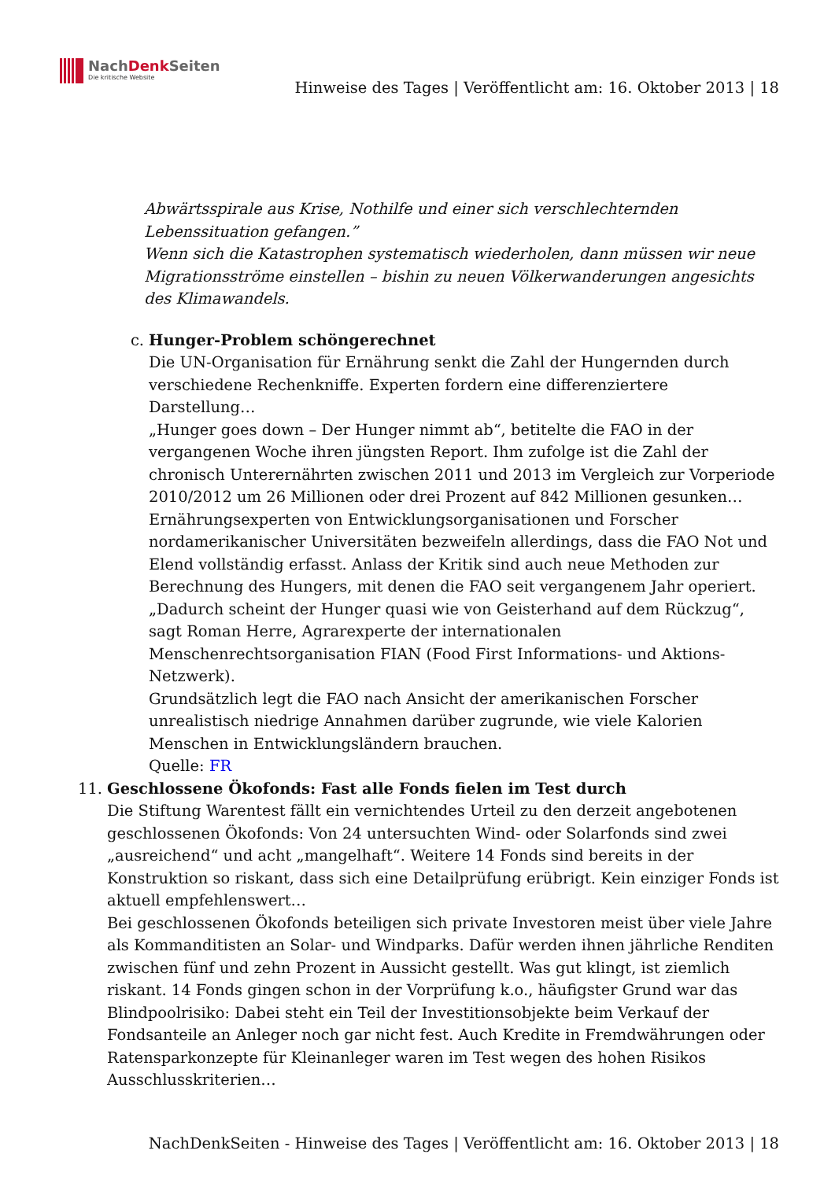NachDenk Seiten
Die kritische Website
Hinweise des Tages | Veröffentlicht am: 16. Oktober 2013 | 18
Abwärtsspirale aus Krise, Nothilfe und einer sich verschlechternden Lebenssituation gefangen.”
Wenn sich die Katastrophen systematisch wiederholen, dann müssen wir neue Migrationsströme einstellen – bishin zu neuen Völkerwanderungen angesichts des Klimawandels.
c. Hunger-Problem schöngerechnet
Die UN-Organisation für Ernährung senkt die Zahl der Hungernden durch verschiedene Rechenkniffe. Experten fordern eine differenziertere Darstellung…
„Hunger goes down – Der Hunger nimmt ab“, betitelte die FAO in der vergangenen Woche ihren jüngsten Report. Ihm zufolge ist die Zahl der chronisch Unterernährten zwischen 2011 und 2013 im Vergleich zur Vorperiode 2010/2012 um 26 Millionen oder drei Prozent auf 842 Millionen gesunken…
Ernährungsexperten von Entwicklungsorganisationen und Forscher nordamerikanischer Universitäten bezweifeln allerdings, dass die FAO Not und Elend vollständig erfasst. Anlass der Kritik sind auch neue Methoden zur Berechnung des Hungers, mit denen die FAO seit vergangenem Jahr operiert. „Dadurch scheint der Hunger quasi wie von Geisterhand auf dem Rückzug“, sagt Roman Herre, Agrarexperte der internationalen Menschenrechtsorganisation FIAN (Food First Informations- und Aktions-Netzwerk).
Grundsätzlich legt die FAO nach Ansicht der amerikanischen Forscher unrealistisch niedrige Annahmen darüber zugrunde, wie viele Kalorien Menschen in Entwicklungsländern brauchen.
Quelle: FR
11. Geschlossene Ökofonds: Fast alle Fonds fielen im Test durch
Die Stiftung Warentest fällt ein vernichtendes Urteil zu den derzeit angebotenen geschlossenen Ökofonds: Von 24 untersuchten Wind- oder Solarfonds sind zwei „ausreichend“ und acht „mangelhaft“. Weitere 14 Fonds sind bereits in der Konstruktion so riskant, dass sich eine Detailprüfung erübrigt. Kein einziger Fonds ist aktuell empfehlenswert…
Bei geschlossenen Ökofonds beteiligen sich private Investoren meist über viele Jahre als Kommanditisten an Solar- und Windparks. Dafür werden ihnen jährliche Renditen zwischen fünf und zehn Prozent in Aussicht gestellt. Was gut klingt, ist ziemlich riskant. 14 Fonds gingen schon in der Vorprüfung k.o., häufigster Grund war das Blindpoolrisiko: Dabei steht ein Teil der Investitionsobjekte beim Verkauf der Fondsanteile an Anleger noch gar nicht fest. Auch Kredite in Fremdwährungen oder Ratensparkonzepte für Kleinanleger waren im Test wegen des hohen Risikos Ausschlusskriterien…
NachDenkSeiten - Hinweise des Tages | Veröffentlicht am: 16. Oktober 2013 | 18